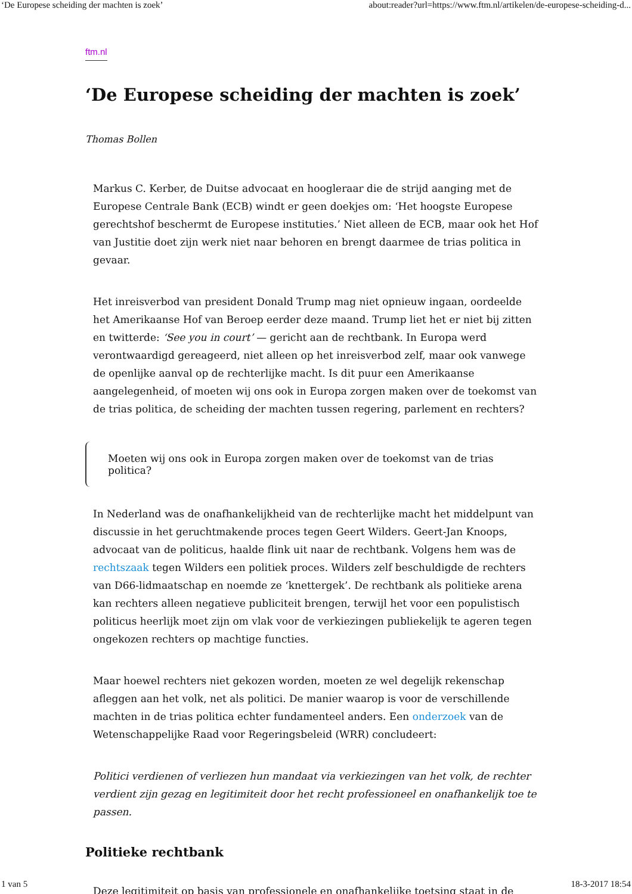‘De Europese scheiding der machten is zoek’ about:reader?url=https://www.ftm.nl/artikelen/de-europese-scheiding-d...
ftm.nl
‘De Europese scheiding der machten is zoek’
Thomas Bollen
Markus C. Kerber, de Duitse advocaat en hoogleraar die de strijd aanging met de Europese Centrale Bank (ECB) windt er geen doekjes om: ‘Het hoogste Europese gerechtshof beschermt de Europese instituties.’ Niet alleen de ECB, maar ook het Hof van Justitie doet zijn werk niet naar behoren en brengt daarmee de trias politica in gevaar.
Het inreisverbod van president Donald Trump mag niet opnieuw ingaan, oordeelde het Amerikaanse Hof van Beroep eerder deze maand. Trump liet het er niet bij zitten en twitterde: ‘See you in court’ — gericht aan de rechtbank. In Europa werd verontwaardigd gereageerd, niet alleen op het inreisverbod zelf, maar ook vanwege de openlijke aanval op de rechterlijke macht. Is dit puur een Amerikaanse aangelegenheid, of moeten wij ons ook in Europa zorgen maken over de toekomst van de trias politica, de scheiding der machten tussen regering, parlement en rechters?
Moeten wij ons ook in Europa zorgen maken over de toekomst van de trias politica?
In Nederland was de onafhankelijkheid van de rechterlijke macht het middelpunt van discussie in het geruchtmakende proces tegen Geert Wilders. Geert-Jan Knoops, advocaat van de politicus, haalde flink uit naar de rechtbank. Volgens hem was de rechtszaak tegen Wilders een politiek proces. Wilders zelf beschuldigde de rechters van D66-lidmaatschap en noemde ze ‘knettergek’. De rechtbank als politieke arena kan rechters alleen negatieve publiciteit brengen, terwijl het voor een populistisch politicus heerlijk moet zijn om vlak voor de verkiezingen publiekelijk te ageren tegen ongekozen rechters op machtige functies.
Maar hoewel rechters niet gekozen worden, moeten ze wel degelijk rekenschap afleggen aan het volk, net als politici. De manier waarop is voor de verschillende machten in de trias politica echter fundamenteel anders. Een onderzoek van de Wetenschappelijke Raad voor Regeringsbeleid (WRR) concludeert:
Politici verdienen of verliezen hun mandaat via verkiezingen van het volk, de rechter verdient zijn gezag en legitimiteit door het recht professioneel en onafhankelijk toe te passen.
Politieke rechtbank
Deze legitimiteit op basis van professionele en onafhankelijke toetsing staat in de
1 van 5 18-3-2017 18:54